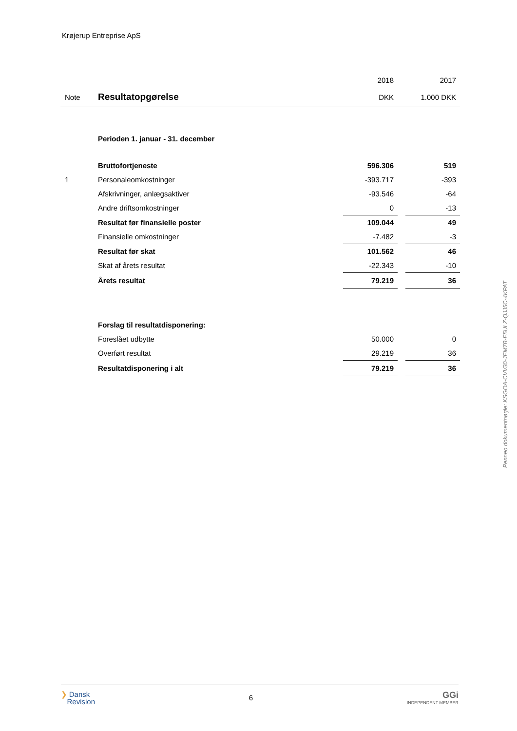Krøjerup Entreprise ApS
| | | 2018 | | 2017 |
| Note | Resultatopgørelse | DKK | | 1.000 DKK |
| | Perioden 1. januar - 31. december | | | |
| | Bruttofortjeneste | 596.306 | | 519 |
| 1 | Personaleomkostninger | -393.717 | | -393 |
| | Afskrivninger, anlægsaktiver | -93.546 | | -64 |
| | Andre driftsomkostninger | 0 | | -13 |
| | Resultat før finansielle poster | 109.044 | | 49 |
| | Finansielle omkostninger | -7.482 | | -3 |
| | Resultat før skat | 101.562 | | 46 |
| | Skat af årets resultat | -22.343 | | -10 |
| | Årets resultat | 79.219 | | 36 |
| | Forslag til resultatdisponering: | | | |
| | Foreslået udbytte | 50.000 | | 0 |
| | Overført resultat | 29.219 | | 36 |
| | Resultatdisponering i alt | 79.219 | | 36 |
Penneo dokumentnøgle: KSGOA-CVV30-JEM7B-E5ULZ-QJJ5C-4KPAT
❯ Dansk
Revision
6
GGi
INDEPENDENT MEMBER